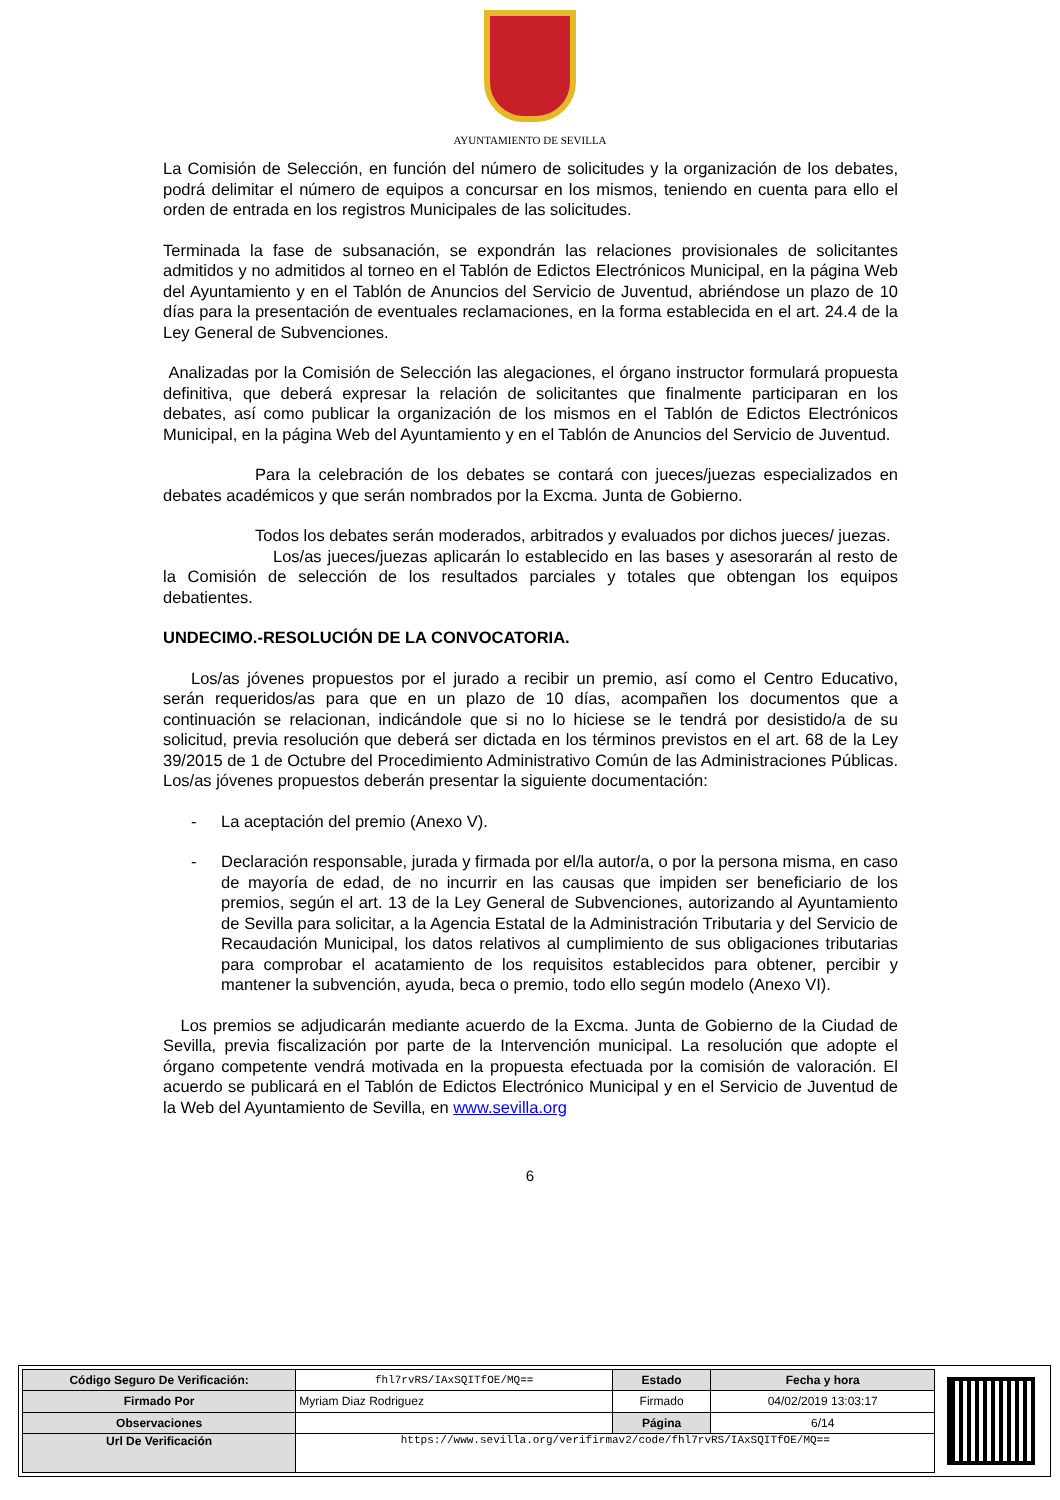AYUNTAMIENTO DE SEVILLA
La Comisión de Selección, en función del número de solicitudes y la organización de los debates, podrá delimitar el número de equipos a concursar en los mismos, teniendo en cuenta para ello el orden de entrada en los registros Municipales de las solicitudes.
Terminada la fase de subsanación, se expondrán las relaciones provisionales de solicitantes admitidos y no admitidos al torneo en el Tablón de Edictos Electrónicos Municipal, en la página Web del Ayuntamiento y en el Tablón de Anuncios del Servicio de Juventud, abriéndose un plazo de 10 días para la presentación de eventuales reclamaciones, en la forma establecida en el art. 24.4 de la Ley General de Subvenciones.
Analizadas por la Comisión de Selección las alegaciones, el órgano instructor formulará propuesta definitiva, que deberá expresar la relación de solicitantes que finalmente participaran en los debates, así como publicar la organización de los mismos en el Tablón de Edictos Electrónicos Municipal, en la página Web del Ayuntamiento y en el Tablón de Anuncios del Servicio de Juventud.
Para la celebración de los debates se contará con jueces/juezas especializados en debates académicos y que serán nombrados por la Excma. Junta de Gobierno.
Todos los debates serán moderados, arbitrados y evaluados por dichos jueces/ juezas.
Los/as jueces/juezas aplicarán lo establecido en las bases y asesorarán al resto de la Comisión de selección de los resultados parciales y totales que obtengan los equipos debatientes.
UNDECIMO.-RESOLUCIÓN DE LA CONVOCATORIA.
Los/as jóvenes propuestos por el jurado a recibir un premio, así como el Centro Educativo, serán requeridos/as para que en un plazo de 10 días, acompañen los documentos que a continuación se relacionan, indicándole que si no lo hiciese se le tendrá por desistido/a de su solicitud, previa resolución que deberá ser dictada en los términos previstos en el art. 68 de la Ley 39/2015 de 1 de Octubre del Procedimiento Administrativo Común de las Administraciones Públicas. Los/as jóvenes propuestos deberán presentar la siguiente documentación:
- La aceptación del premio (Anexo V).
- Declaración responsable, jurada y firmada por el/la autor/a, o por la persona misma, en caso de mayoría de edad, de no incurrir en las causas que impiden ser beneficiario de los premios, según el art. 13 de la Ley General de Subvenciones, autorizando al Ayuntamiento de Sevilla para solicitar, a la Agencia Estatal de la Administración Tributaria y del Servicio de Recaudación Municipal, los datos relativos al cumplimiento de sus obligaciones tributarias para comprobar el acatamiento de los requisitos establecidos para obtener, percibir y mantener la subvención, ayuda, beca o premio, todo ello según modelo (Anexo VI).
Los premios se adjudicarán mediante acuerdo de la Excma. Junta de Gobierno de la Ciudad de Sevilla, previa fiscalización por parte de la Intervención municipal. La resolución que adopte el órgano competente vendrá motivada en la propuesta efectuada por la comisión de valoración. El acuerdo se publicará en el Tablón de Edictos Electrónico Municipal y en el Servicio de Juventud de la Web del Ayuntamiento de Sevilla, en www.sevilla.org
6
| Código Seguro De Verificación: | fhl7rvRS/IAxSQITfOE/MQ== | Estado | Fecha y hora |
| Firmado Por | Myriam Diaz Rodriguez | Firmado | 04/02/2019 13:03:17 |
| Observaciones | | Página | 6/14 |
| Url De Verificación | https://www.sevilla.org/verifirmav2/code/fhl7rvRS/IAxSQITfOE/MQ== | | |